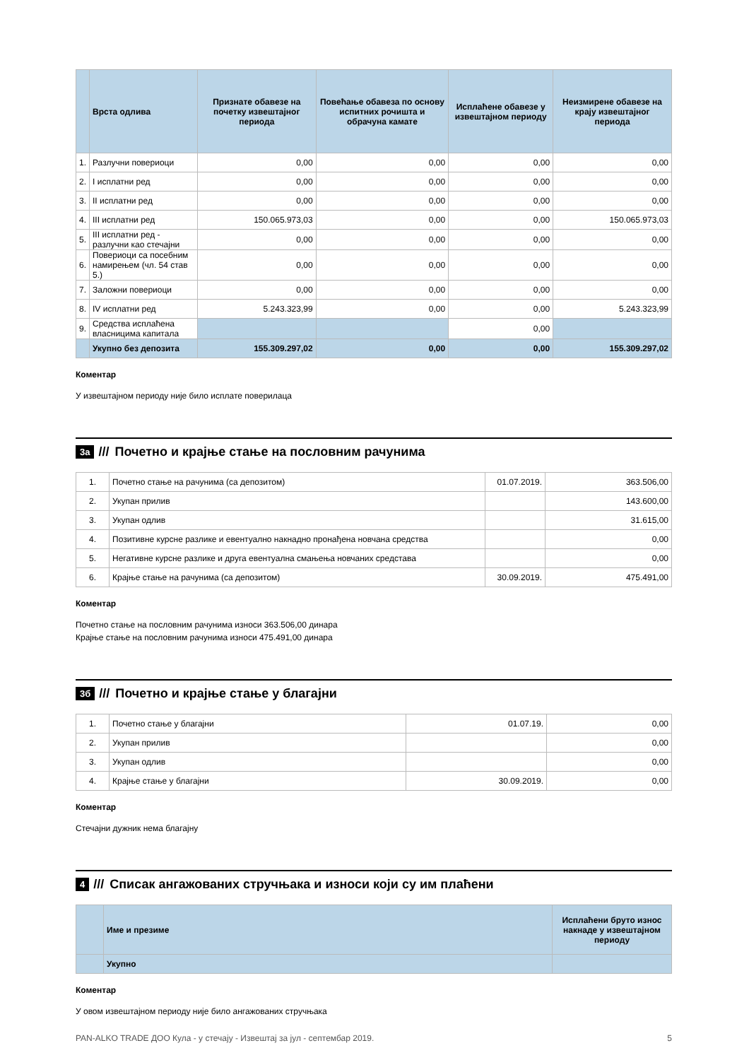| | Врста одлива | Признате обавезе на почетку извештајног периода | Повећање обавеза по основу испитних рочишта и обрачуна камате | Исплаћене обавезе у извештајном периоду | Неизмирене обавезе на крају извештајног периода |
| --- | --- | --- | --- | --- | --- |
| 1. | Разлучни повериоци | 0,00 | 0,00 | 0,00 | 0,00 |
| 2. | I исплатни ред | 0,00 | 0,00 | 0,00 | 0,00 |
| 3. | II исплатни ред | 0,00 | 0,00 | 0,00 | 0,00 |
| 4. | III исплатни ред | 150.065.973,03 | 0,00 | 0,00 | 150.065.973,03 |
| 5. | III исплатни ред - разлучни као стечајни | 0,00 | 0,00 | 0,00 | 0,00 |
| 6. | Повериоци са посебним намирењем (чл. 54 став 5.) | 0,00 | 0,00 | 0,00 | 0,00 |
| 7. | Заложни повериоци | 0,00 | 0,00 | 0,00 | 0,00 |
| 8. | IV исплатни ред | 5.243.323,99 | 0,00 | 0,00 | 5.243.323,99 |
| 9. | Средства исплаћена власницима капитала | | | 0,00 | |
| | Укупно без депозита | 155.309.297,02 | 0,00 | 0,00 | 155.309.297,02 |
Коментар
У извештајном периоду није било исплате поверилаца
3а /// Почетно и крајње стање на пословним рачунима
| 1. | Почетно стање на рачунима (са депозитом) | 01.07.2019. | 363.506,00 |
| 2. | Укупан прилив | | 143.600,00 |
| 3. | Укупан одлив | | 31.615,00 |
| 4. | Позитивне курсне разлике и евентуално накнадно пронађена новчана средства | | 0,00 |
| 5. | Негативне курсне разлике и друга евентуална смањења новчаних средстава | | 0,00 |
| 6. | Крајње стање на рачунима (са депозитом) | 30.09.2019. | 475.491,00 |
Коментар
Почетно стање на пословним рачунима износи 363.506,00 динара
Крајње стање на пословним рачунима износи 475.491,00 динара
3б /// Почетно и крајње стање у благајни
| 1. | Почетно стање у благајни | 01.07.19. | 0,00 |
| 2. | Укупан прилив | | 0,00 |
| 3. | Укупан одлив | | 0,00 |
| 4. | Крајње стање у благајни | 30.09.2019. | 0,00 |
Коментар
Стечајни дужник нема благајну
4 /// Списак ангажованих стручњака и износи који су им плаћени
| | Име и презиме | Исплаћени бруто износ накнаде у извештајном периоду |
| --- | --- | --- |
| | Укупно | |
Коментар
У овом извештајном периоду није било ангажованих стручњака
PAN-ALKO TRADE ДОО Кула - у стечају - Извештај за јул - септембар 2019. 5